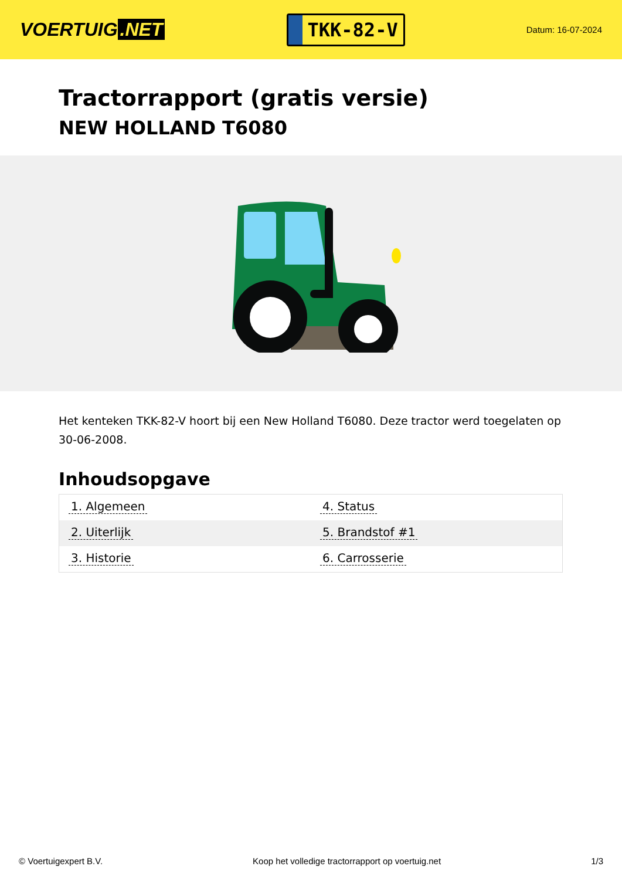VOERTUIG.NET
TKK-82-V
Datum: 16-07-2024
Tractorrapport (gratis versie)
NEW HOLLAND T6080
Het kenteken TKK-82-V hoort bij een New Holland T6080. Deze tractor werd toegelaten op 30-06-2008.
Inhoudsopgave
| 1. Algemeen | 4. Status |
| 2. Uiterlijk | 5. Brandstof #1 |
| 3. Historie | 6. Carrosserie |
© Voertuigexpert B.V. Koop het volledige tractorrapport op voertuig.net 1/3